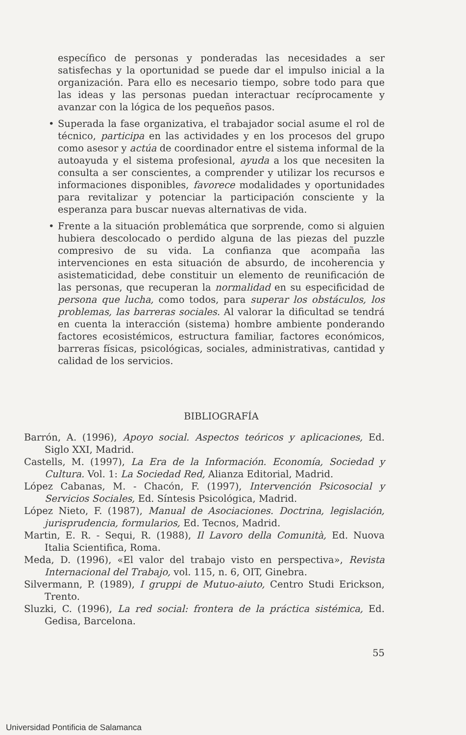específico de personas y ponderadas las necesidades a ser satisfechas y la oportunidad se puede dar el impulso inicial a la organización. Para ello es necesario tiempo, sobre todo para que las ideas y las personas puedan interactuar recíprocamente y avanzar con la lógica de los pequeños pasos.
• Superada la fase organizativa, el trabajador social asume el rol de técnico, participa en las actividades y en los procesos del grupo como asesor y actúa de coordinador entre el sistema informal de la autoayuda y el sistema profesional, ayuda a los que necesiten la consulta a ser conscientes, a comprender y utilizar los recursos e informaciones disponibles, favorece modalidades y oportunidades para revitalizar y potenciar la participación consciente y la esperanza para buscar nuevas alternativas de vida.
• Frente a la situación problemática que sorprende, como si alguien hubiera descolocado o perdido alguna de las piezas del puzzle compresivo de su vida. La confianza que acompaña las intervenciones en esta situación de absurdo, de incoherencia y asistematicidad, debe constituir un elemento de reunificación de las personas, que recuperan la normalidad en su especificidad de persona que lucha, como todos, para superar los obstáculos, los problemas, las barreras sociales. Al valorar la dificultad se tendrá en cuenta la interacción (sistema) hombre ambiente ponderando factores ecosistémicos, estructura familiar, factores económicos, barreras físicas, psicológicas, sociales, administrativas, cantidad y calidad de los servicios.
BIBLIOGRAFÍA
Barrón, A. (1996), Apoyo social. Aspectos teóricos y aplicaciones, Ed. Siglo XXI, Madrid.
Castells, M. (1997), La Era de la Información. Economía, Sociedad y Cultura. Vol. 1: La Sociedad Red, Alianza Editorial, Madrid.
López Cabanas, M. - Chacón, F. (1997), Intervención Psicosocial y Servicios Sociales, Ed. Síntesis Psicológica, Madrid.
López Nieto, F. (1987), Manual de Asociaciones. Doctrina, legislación, jurisprudencia, formularios, Ed. Tecnos, Madrid.
Martin, E. R. - Sequi, R. (1988), Il Lavoro della Comunità, Ed. Nuova Italia Scientifica, Roma.
Meda, D. (1996), «El valor del trabajo visto en perspectiva», Revista Internacional del Trabajo, vol. 115, n. 6, OIT, Ginebra.
Silvermann, P. (1989), I gruppi de Mutuo-aiuto, Centro Studi Erickson, Trento.
Sluzki, C. (1996), La red social: frontera de la práctica sistémica, Ed. Gedisa, Barcelona.
55
Universidad Pontificia de Salamanca